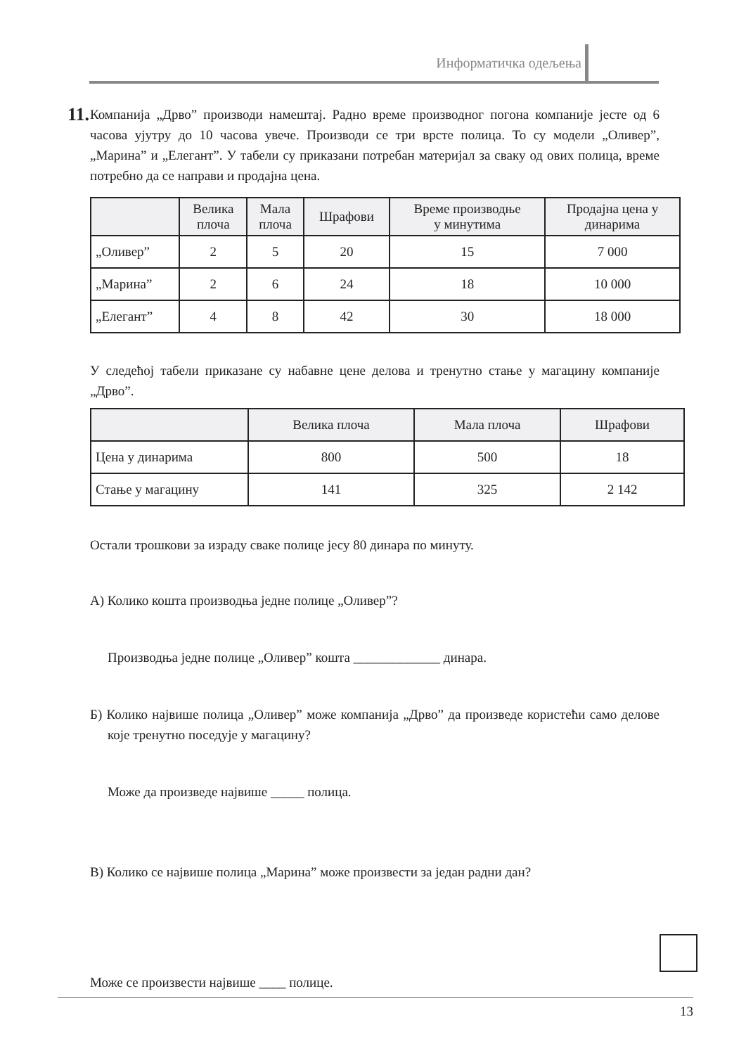Информатичка одељења
11.
Компанија „Дрво” производи намештај. Радно време производног погона компаније јесте од 6 часова ујутру до 10 часова увече. Производи се три врсте полица. То су модели „Оливер”, „Марина” и „Елегант”. У табели су приказани потребан материјал за сваку од ових полица, време потребно да се направи и продајна цена.
| | Велика плоча | Мала плоча | Шрафови | Време производње у минутима | Продајна цена у динарима |
| --- | --- | --- | --- | --- | --- |
| „Оливер” | 2 | 5 | 20 | 15 | 7 000 |
| „Марина” | 2 | 6 | 24 | 18 | 10 000 |
| „Елегант” | 4 | 8 | 42 | 30 | 18 000 |
У следећој табели приказане су набавне цене делова и тренутно стање у магацину компаније „Дрво”.
| | Велика плоча | Мала плоча | Шрафови |
| --- | --- | --- | --- |
| Цена у динарима | 800 | 500 | 18 |
| Стање у магацину | 141 | 325 | 2 142 |
Остали трошкови за израду сваке полице јесу 80 динара по минуту.
А) Колико кошта производња једне полице „Оливер”?
Производња једне полице „Оливер” кошта _____________ динара.
Б) Колико највише полица „Оливер” може компанија „Дрво” да произведе користећи само делове које тренутно поседује у магацину?
Може да произведе највише _____ полица.
В) Колико се највише полица „Марина” може произвести за један радни дан?
Може се произвести највише ____ полице.
13